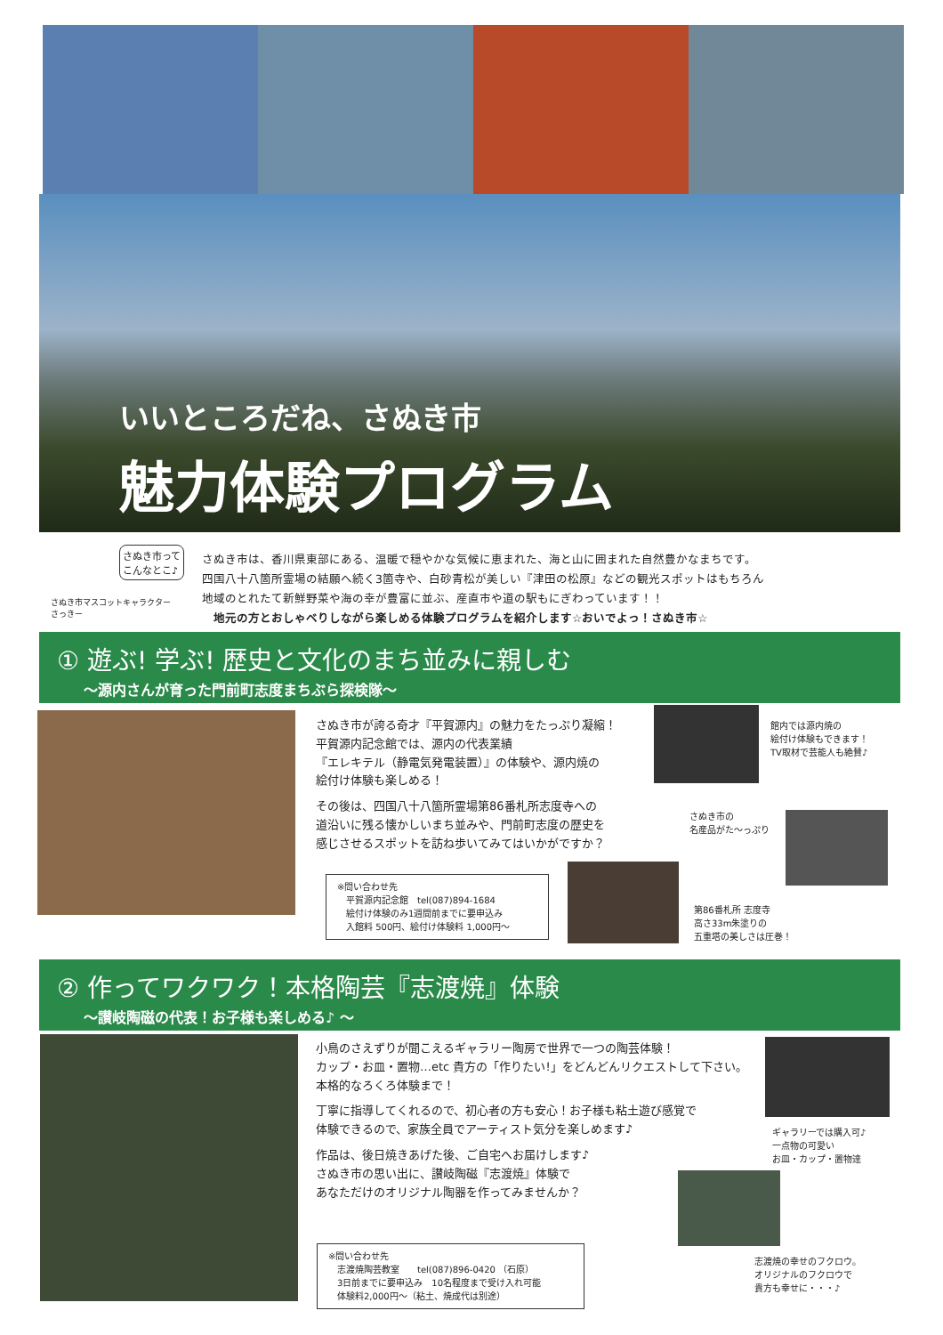いいところだね、さぬき市
魅力体験プログラム
さぬき市って
こんなとこ♪
さぬき市マスコットキャラクター
さっきー
さぬき市は、香川県東部にある、温暖で穏やかな気候に恵まれた、海と山に囲まれた自然豊かなまちです。
四国八十八箇所霊場の結願へ続く3箇寺や、白砂青松が美しい『津田の松原』などの観光スポットはもちろん
地域のとれたて新鮮野菜や海の幸が豊富に並ぶ、産直市や道の駅もにぎわっています！！
　地元の方とおしゃべりしながら楽しめる体験プログラムを紹介します☆おいでよっ！さぬき市☆
① 遊ぶ! 学ぶ! 歴史と文化のまち並みに親しむ
～源内さんが育った門前町志度まちぶら探検隊～
さぬき市が誇る奇才『平賀源内』の魅力をたっぷり凝縮！
平賀源内記念館では、源内の代表業績
『エレキテル（静電気発電装置）』の体験や、源内焼の
絵付け体験も楽しめる！
その後は、四国八十八箇所霊場第86番札所志度寺への
道沿いに残る懐かしいまち並みや、門前町志度の歴史を
感じさせるスポットを訪ね歩いてみてはいかがですか？
館内では源内焼の
絵付け体験もできます！
TV取材で芸能人も絶賛♪
さぬき市の
名産品がた～っぷり
※問い合わせ先
　平賀源内記念館　tel(087)894-1684
　絵付け体験のみ1週間前までに要申込み
　入館料 500円、絵付け体験料 1,000円～
第86番札所 志度寺
高さ33m朱塗りの
五重塔の美しさは圧巻！
② 作ってワクワク！本格陶芸『志渡焼』体験
～讃岐陶磁の代表！お子様も楽しめる♪ ～
小鳥のさえずりが聞こえるギャラリー陶房で世界で一つの陶芸体験！
カップ・お皿・置物…etc 貴方の「作りたい!」をどんどんリクエストして下さい。
本格的なろくろ体験まで！
丁寧に指導してくれるので、初心者の方も安心！お子様も粘土遊び感覚で
体験できるので、家族全員でアーティスト気分を楽しめます♪
作品は、後日焼きあげた後、ご自宅へお届けします♪
さぬき市の思い出に、讃岐陶磁『志渡焼』体験で
あなただけのオリジナル陶器を作ってみませんか？
ギャラリーでは購入可♪
一点物の可愛い
お皿・カップ・置物達
※問い合わせ先
　志渡焼陶芸教室　　tel(087)896-0420 （石原）
　3日前までに要申込み　10名程度まで受け入れ可能
　体験料2,000円～（粘土、焼成代は別途）
志渡焼の幸せのフクロウ。
オリジナルのフクロウで
貴方も幸せに・・・♪